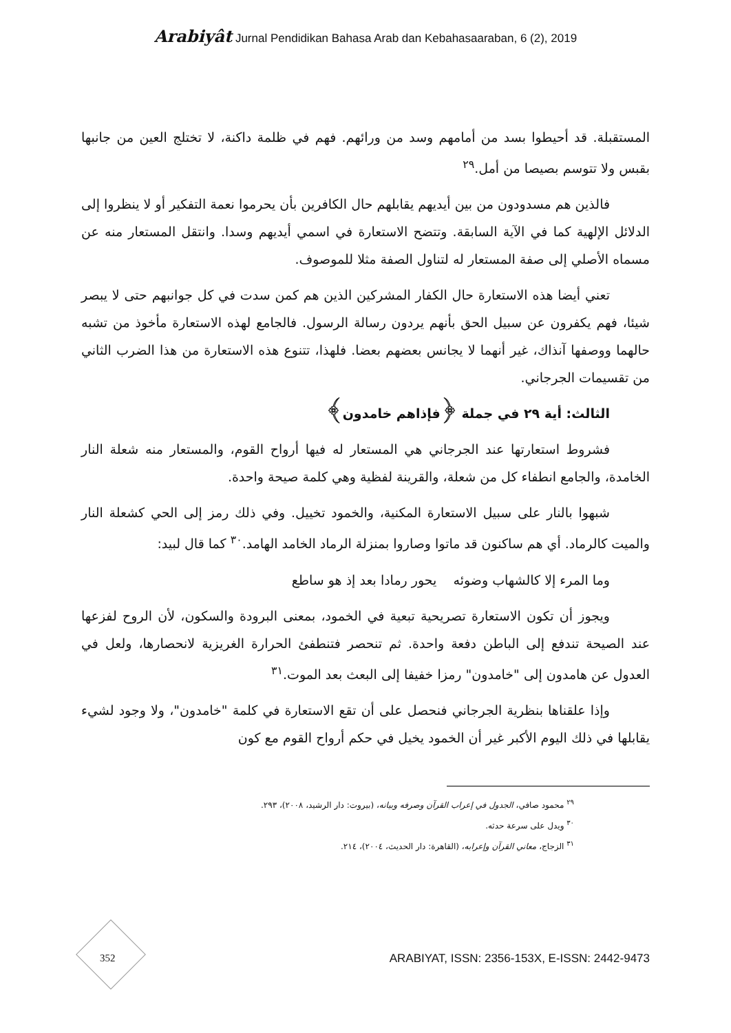Arabiyât Jurnal Pendidikan Bahasa Arab dan Kebahasaaraban, 6 (2), 2019
المستقبلة. قد أحيطوا بسد من أمامهم وسد من ورائهم. فهم في ظلمة داكنة، لا تختلج العين من جانبها بقبس ولا تتوسم بصيصا من أمل.<sup>٢٩</sup>
فالذين هم مسدودون من بين أيديهم يقابلهم حال الكافرين بأن يحرموا نعمة التفكير أو لا ينظروا إلى الدلائل الإلهية كما في الآية السابقة. وتتضح الاستعارة في اسمي أيديهم وسدا. وانتقل المستعار منه عن مسماه الأصلي إلى صفة المستعار له لتناول الصفة مثلا للموصوف.
تعني أيضا هذه الاستعارة حال الكفار المشركين الذين هم كمن سدت في كل جوانبهم حتى لا يبصر شيئا، فهم يكفرون عن سبيل الحق بأنهم يردون رسالة الرسول. فالجامع لهذه الاستعارة مأخوذ من تشبه حالهما ووصفها آنذاك، غير أنهما لا يجانس بعضهم بعضا. فلهذا، تتنوع هذه الاستعارة من هذا الضرب الثاني من تقسيمات الجرجاني.
الثالث: أية ٢٩ في جملة ﴿فإذاهم خامدون﴾
فشروط استعارتها عند الجرجاني هي المستعار له فيها أرواح القوم، والمستعار منه شعلة النار الخامدة، والجامع انطفاء كل من شعلة، والقرينة لفظية وهي كلمة صيحة واحدة.
شبهوا بالنار على سبيل الاستعارة المكنية، والخمود تخييل. وفي ذلك رمز إلى الحي كشعلة النار والميت كالرماد. أي هم ساكنون قد ماتوا وصاروا بمنزلة الرماد الخامد الهامد.<sup>٣٠</sup> كما قال لبيد:
وما المرء إلا كالشهاب وضوئه يحور رمادا بعد إذ هو ساطع
ويجوز أن تكون الاستعارة تصريحية تبعية في الخمود، بمعنى البرودة والسكون، لأن الروح لفزعها عند الصيحة تندفع إلى الباطن دفعة واحدة. ثم تنحصر فتنطفئ الحرارة الغريزية لانحصارها، ولعل في العدول عن هامدون إلى "خامدون" رمزا خفيفا إلى البعث بعد الموت.<sup>٣١</sup>
وإذا علقناها بنظرية الجرجاني فنحصل على أن تقع الاستعارة في كلمة "خامدون"، ولا وجود لشيء يقابلها في ذلك اليوم الأكبر غير أن الخمود يخيل في حكم أرواح القوم مع كون
<sup>٢٩</sup> محمود صافي، الجدول في إعراب القرآن وصرفه وبيانه، (بيروت: دار الرشيد، ٢٠٠٨)، ٢٩٣.
<sup>٣٠</sup> ويدل على سرعة حدثه.
<sup>٣١</sup> الزجاج، معاني القرآن وإعرابه، (القاهرة: دار الحديث، ٢٠٠٤)، ٢١٤.
352
ARABIYAT, ISSN: 2356-153X, E-ISSN: 2442-9473